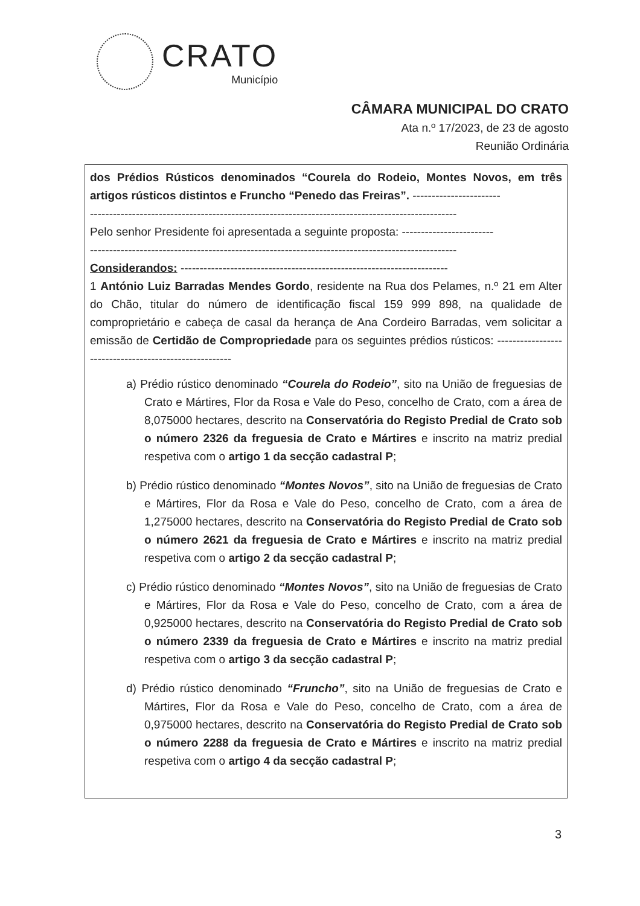CRATO
Município
CÂMARA MUNICIPAL DO CRATO
Ata n.º 17/2023, de 23 de agosto
Reunião Ordinária
dos Prédios Rústicos denominados “Courela do Rodeio, Montes Novos, em três artigos rústicos distintos e Fruncho “Penedo das Freiras”. -----------------------
------------------------------------------------------------------------------------------------
Pelo senhor Presidente foi apresentada a seguinte proposta: ------------------------
------------------------------------------------------------------------------------------------
Considerandos: ----------------------------------------------------------------------
1 António Luiz Barradas Mendes Gordo, residente na Rua dos Pelames, n.º 21 em Alter do Chão, titular do número de identificação fiscal 159 999 898, na qualidade de comproprietário e cabeça de casal da herança de Ana Cordeiro Barradas, vem solicitar a emissão de Certidão de Compropriedade para os seguintes prédios rústicos: ------------------------------------------------------
a) Prédio rústico denominado “Courela do Rodeio”, sito na União de freguesias de Crato e Mártires, Flor da Rosa e Vale do Peso, concelho de Crato, com a área de 8,075000 hectares, descrito na Conservatória do Registo Predial de Crato sob o número 2326 da freguesia de Crato e Mártires e inscrito na matriz predial respetiva com o artigo 1 da secção cadastral P;
b) Prédio rústico denominado “Montes Novos”, sito na União de freguesias de Crato e Mártires, Flor da Rosa e Vale do Peso, concelho de Crato, com a área de 1,275000 hectares, descrito na Conservatória do Registo Predial de Crato sob o número 2621 da freguesia de Crato e Mártires e inscrito na matriz predial respetiva com o artigo 2 da secção cadastral P;
c) Prédio rústico denominado “Montes Novos”, sito na União de freguesias de Crato e Mártires, Flor da Rosa e Vale do Peso, concelho de Crato, com a área de 0,925000 hectares, descrito na Conservatória do Registo Predial de Crato sob o número 2339 da freguesia de Crato e Mártires e inscrito na matriz predial respetiva com o artigo 3 da secção cadastral P;
d) Prédio rústico denominado “Fruncho”, sito na União de freguesias de Crato e Mártires, Flor da Rosa e Vale do Peso, concelho de Crato, com a área de 0,975000 hectares, descrito na Conservatória do Registo Predial de Crato sob o número 2288 da freguesia de Crato e Mártires e inscrito na matriz predial respetiva com o artigo 4 da secção cadastral P;
3